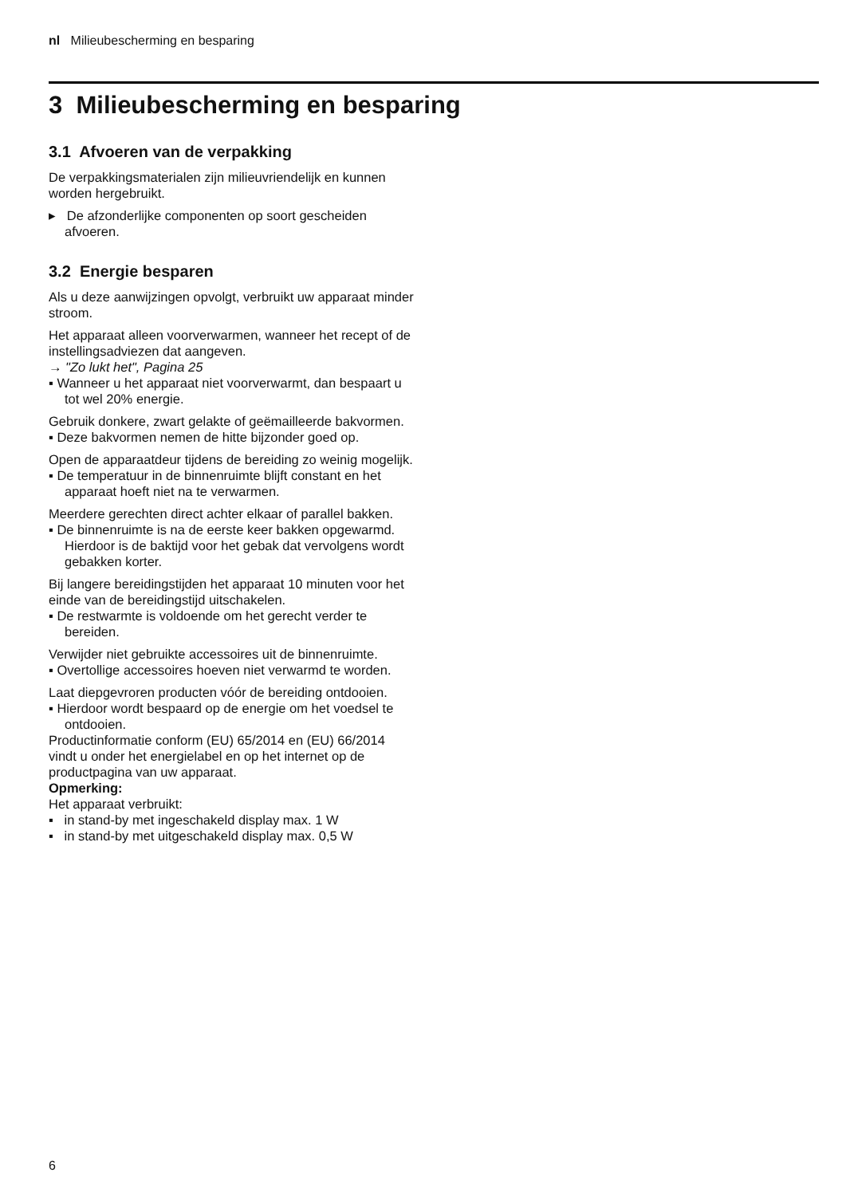nl Milieubescherming en besparing
3 Milieubescherming en besparing
3.1 Afvoeren van de verpakking
De verpakkingsmaterialen zijn milieuvriendelijk en kunnen worden hergebruikt.
▸ De afzonderlijke componenten op soort gescheiden afvoeren.
3.2 Energie besparen
Als u deze aanwijzingen opvolgt, verbruikt uw apparaat minder stroom.
Het apparaat alleen voorverwarmen, wanneer het recept of de instellingsadviezen dat aangeven.
→ "Zo lukt het", Pagina 25
▪ Wanneer u het apparaat niet voorverwarmt, dan bespaart u tot wel 20% energie.
Gebruik donkere, zwart gelakte of geëmailleerde bakvormen.
▪ Deze bakvormen nemen de hitte bijzonder goed op.
Open de apparaatdeur tijdens de bereiding zo weinig mogelijk.
▪ De temperatuur in de binnenruimte blijft constant en het apparaat hoeft niet na te verwarmen.
Meerdere gerechten direct achter elkaar of parallel bakken.
▪ De binnenruimte is na de eerste keer bakken opgewarmd. Hierdoor is de baktijd voor het gebak dat vervolgens wordt gebakken korter.
Bij langere bereidingstijden het apparaat 10 minuten voor het einde van de bereidingstijd uitschakelen.
▪ De restwarmte is voldoende om het gerecht verder te bereiden.
Verwijder niet gebruikte accessoires uit de binnenruimte.
▪ Overtollige accessoires hoeven niet verwarmd te worden.
Laat diepgevroren producten vóór de bereiding ontdooien.
▪ Hierdoor wordt bespaard op de energie om het voedsel te ontdooien.
Productinformatie conform (EU) 65/2014 en (EU) 66/2014 vindt u onder het energielabel en op het internet op de productpagina van uw apparaat.
Opmerking:
Het apparaat verbruikt:
▪ in stand-by met ingeschakeld display max. 1 W
▪ in stand-by met uitgeschakeld display max. 0,5 W
6